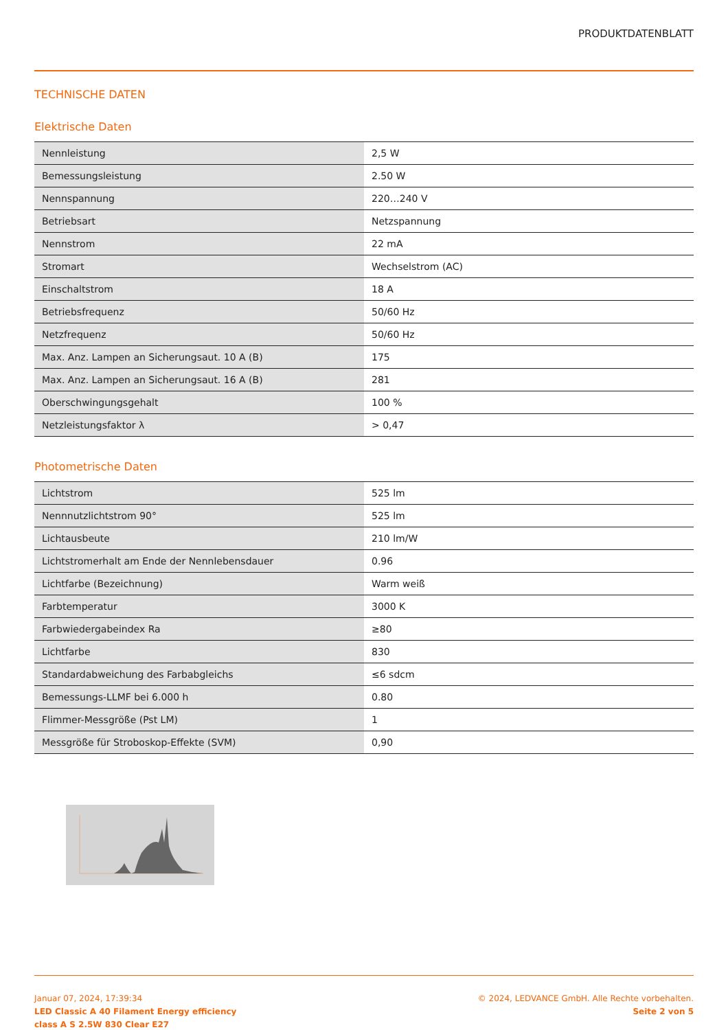PRODUKTDATENBLATT
TECHNISCHE DATEN
Elektrische Daten
| Nennleistung | 2,5 W |
| Bemessungsleistung | 2.50 W |
| Nennspannung | 220…240 V |
| Betriebsart | Netzspannung |
| Nennstrom | 22 mA |
| Stromart | Wechselstrom (AC) |
| Einschaltstrom | 18 A |
| Betriebsfrequenz | 50/60 Hz |
| Netzfrequenz | 50/60 Hz |
| Max. Anz. Lampen an Sicherungsaut. 10 A (B) | 175 |
| Max. Anz. Lampen an Sicherungsaut. 16 A (B) | 281 |
| Oberschwingungsgehalt | 100 % |
| Netzleistungsfaktor λ | > 0,47 |
Photometrische Daten
| Lichtstrom | 525 lm |
| Nennnutzlichtstrom 90° | 525 lm |
| Lichtausbeute | 210 lm/W |
| Lichtstromerhalt am Ende der Nennlebensdauer | 0.96 |
| Lichtfarbe (Bezeichnung) | Warm weiß |
| Farbtemperatur | 3000 K |
| Farbwiedergabeindex Ra | ≥80 |
| Lichtfarbe | 830 |
| Standardabweichung des Farbabgleichs | ≤6 sdcm |
| Bemessungs-LLMF bei 6.000 h | 0.80 |
| Flimmer-Messgröße (Pst LM) | 1 |
| Messgröße für Stroboskop-Effekte (SVM) | 0,90 |
Januar 07, 2024, 17:39:34
LED Classic A 40 Filament Energy efficiency
class A S 2.5W 830 Clear E27
© 2024, LEDVANCE GmbH. Alle Rechte vorbehalten.
Seite 2 von 5